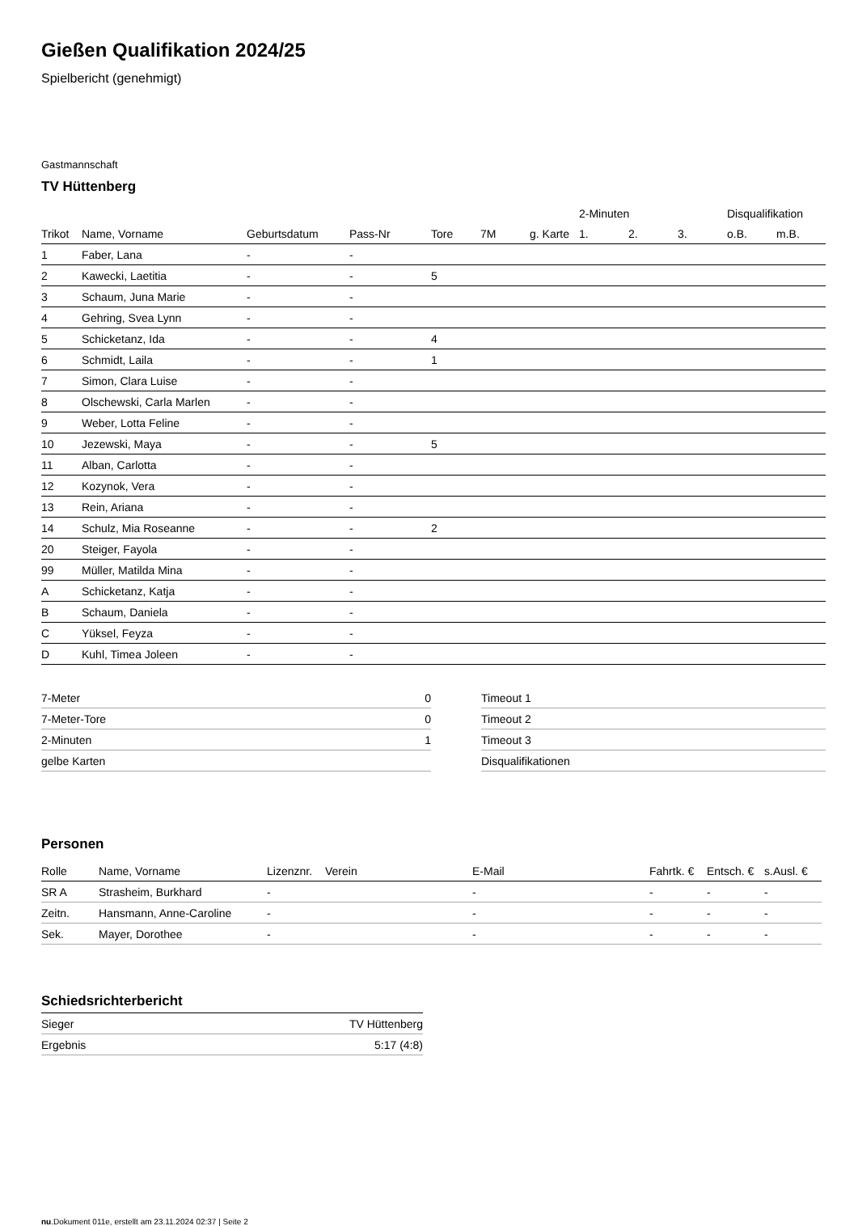Gießen Qualifikation 2024/25
Spielbericht (genehmigt)
Gastmannschaft
TV Hüttenberg
| | | | | | | | 2-Minuten | | | Disqualifikation | |
| --- | --- | --- | --- | --- | --- | --- | --- | --- | --- | --- | --- |
| Trikot | Name, Vorname | Geburtsdatum | Pass-Nr | Tore | 7M | g. Karte | 1. | 2. | 3. | o.B. | m.B. |
| 1 | Faber, Lana | - | - | | | | | | | | |
| 2 | Kawecki, Laetitia | - | - | 5 | | | | | | | |
| 3 | Schaum, Juna Marie | - | - | | | | | | | | |
| 4 | Gehring, Svea Lynn | - | - | | | | | | | | |
| 5 | Schicketanz, Ida | - | - | 4 | | | | | | | |
| 6 | Schmidt, Laila | - | - | 1 | | | | | | | |
| 7 | Simon, Clara Luise | - | - | | | | | | | | |
| 8 | Olschewski, Carla Marlen | - | - | | | | | | | | |
| 9 | Weber, Lotta Feline | - | - | | | | | | | | |
| 10 | Jezewski, Maya | - | - | 5 | | | | | | | |
| 11 | Alban, Carlotta | - | - | | | | | | | | |
| 12 | Kozynok, Vera | - | - | | | | | | | | |
| 13 | Rein, Ariana | - | - | | | | | | | | |
| 14 | Schulz, Mia Roseanne | - | - | 2 | | | | | | | |
| 20 | Steiger, Fayola | - | - | | | | | | | | |
| 99 | Müller, Matilda Mina | - | - | | | | | | | | |
| A | Schicketanz, Katja | - | - | | | | | | | | |
| B | Schaum, Daniela | - | - | | | | | | | | |
| C | Yüksel, Feyza | - | - | | | | | | | | |
| D | Kuhl, Timea Joleen | - | - | | | | | | | | |
| 7-Meter | 0 |
| 7-Meter-Tore | 0 |
| 2-Minuten | 1 |
| gelbe Karten | |
| Timeout 1 |
| Timeout 2 |
| Timeout 3 |
| Disqualifikationen |
Personen
| Rolle | Name, Vorname | Lizenznr. | Verein | E-Mail | Fahrtk. € | Entsch. € | s.Ausl. € |
| --- | --- | --- | --- | --- | --- | --- | --- |
| SR A | Strasheim, Burkhard | - | | - | - | - | - |
| Zeitn. | Hansmann, Anne-Caroline | - | | - | - | - | - |
| Sek. | Mayer, Dorothee | - | | - | - | - | - |
Schiedsrichterbericht
| Sieger | TV Hüttenberg |
| Ergebnis | 5:17 (4:8) |
nu.Dokument 011e, erstellt am 23.11.2024 02:37 | Seite 2